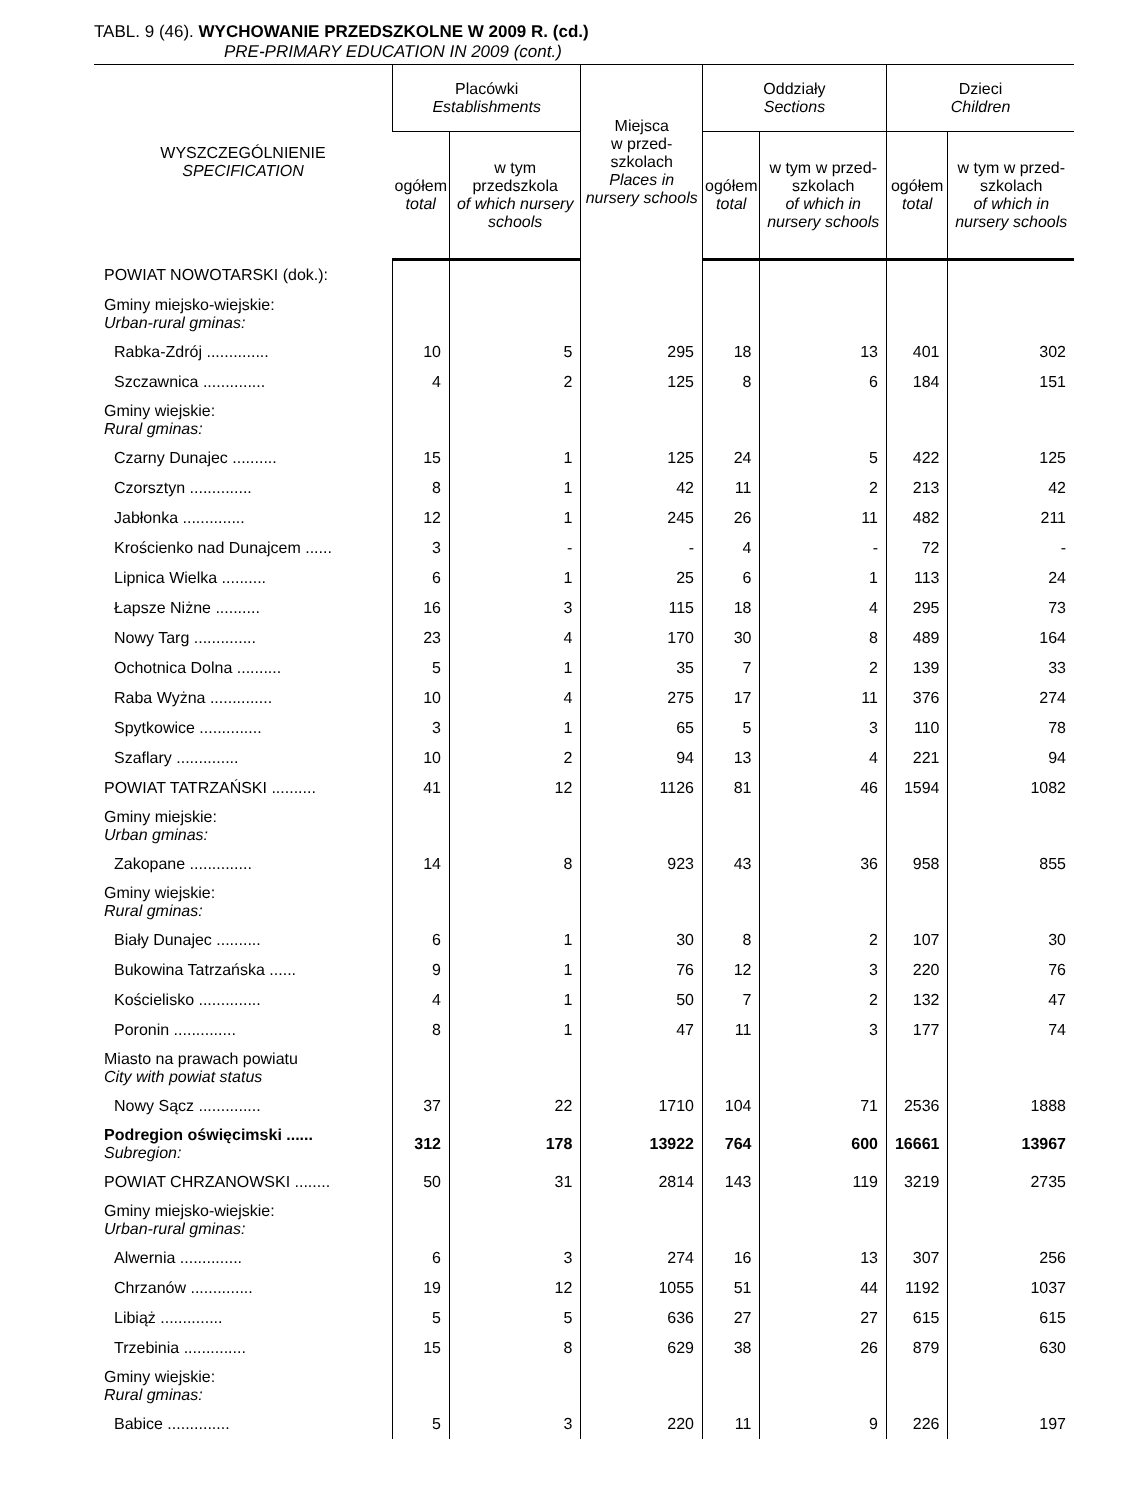TABL. 9 (46). WYCHOWANIE PRZEDSZKOLNE W 2009 R. (cd.)
PRE-PRIMARY EDUCATION IN 2009 (cont.)
| WYSZCZEGÓLNIENIE SPECIFICATION | Placówki Establishments | | Miejsca w przed- szkolach Places in nursery schools | Oddziały Sections | | Dzieci Children | |
| --- | --- | --- | --- | --- | --- | --- | --- |
| | ogółem total | w tym przedszkola of which nursery schools | | ogółem total | w tym w przed-szkolach of which in nursery schools | ogółem total | w tym w przed-szkolach of which in nursery schools |
| POWIAT NOWOTARSKI (dok.): | | | | | | | |
| Gminy miejsko-wiejskie: Urban-rural gminas: | | | | | | | |
| Rabka-Zdrój .............. | 10 | 5 | 295 | 18 | 13 | 401 | 302 |
| Szczawnica .............. | 4 | 2 | 125 | 8 | 6 | 184 | 151 |
| Gminy wiejskie: Rural gminas: | | | | | | | |
| Czarny Dunajec .......... | 15 | 1 | 125 | 24 | 5 | 422 | 125 |
| Czorsztyn .............. | 8 | 1 | 42 | 11 | 2 | 213 | 42 |
| Jabłonka .............. | 12 | 1 | 245 | 26 | 11 | 482 | 211 |
| Krościenko nad Dunajcem ...... | 3 | - | - | 4 | - | 72 | - |
| Lipnica Wielka .......... | 6 | 1 | 25 | 6 | 1 | 113 | 24 |
| Łapsze Niżne .......... | 16 | 3 | 115 | 18 | 4 | 295 | 73 |
| Nowy Targ .............. | 23 | 4 | 170 | 30 | 8 | 489 | 164 |
| Ochotnica Dolna .......... | 5 | 1 | 35 | 7 | 2 | 139 | 33 |
| Raba Wyżna .............. | 10 | 4 | 275 | 17 | 11 | 376 | 274 |
| Spytkowice .............. | 3 | 1 | 65 | 5 | 3 | 110 | 78 |
| Szaflary .............. | 10 | 2 | 94 | 13 | 4 | 221 | 94 |
| POWIAT TATRZAŃSKI .......... | 41 | 12 | 1126 | 81 | 46 | 1594 | 1082 |
| Gminy miejskie: Urban gminas: | | | | | | | |
| Zakopane .............. | 14 | 8 | 923 | 43 | 36 | 958 | 855 |
| Gminy wiejskie: Rural gminas: | | | | | | | |
| Biały Dunajec .......... | 6 | 1 | 30 | 8 | 2 | 107 | 30 |
| Bukowina Tatrzańska ...... | 9 | 1 | 76 | 12 | 3 | 220 | 76 |
| Kościelisko .............. | 4 | 1 | 50 | 7 | 2 | 132 | 47 |
| Poronin .............. | 8 | 1 | 47 | 11 | 3 | 177 | 74 |
| Miasto na prawach powiatu City with powiat status | | | | | | | |
| Nowy Sącz .............. | 37 | 22 | 1710 | 104 | 71 | 2536 | 1888 |
| Podregion oświęcimski ...... Subregion: | 312 | 178 | 13922 | 764 | 600 | 16661 | 13967 |
| POWIAT CHRZANOWSKI ........ | 50 | 31 | 2814 | 143 | 119 | 3219 | 2735 |
| Gminy miejsko-wiejskie: Urban-rural gminas: | | | | | | | |
| Alwernia .............. | 6 | 3 | 274 | 16 | 13 | 307 | 256 |
| Chrzanów .............. | 19 | 12 | 1055 | 51 | 44 | 1192 | 1037 |
| Libiąż .............. | 5 | 5 | 636 | 27 | 27 | 615 | 615 |
| Trzebinia .............. | 15 | 8 | 629 | 38 | 26 | 879 | 630 |
| Gminy wiejskie: Rural gminas: | | | | | | | |
| Babice .............. | 5 | 3 | 220 | 11 | 9 | 226 | 197 |